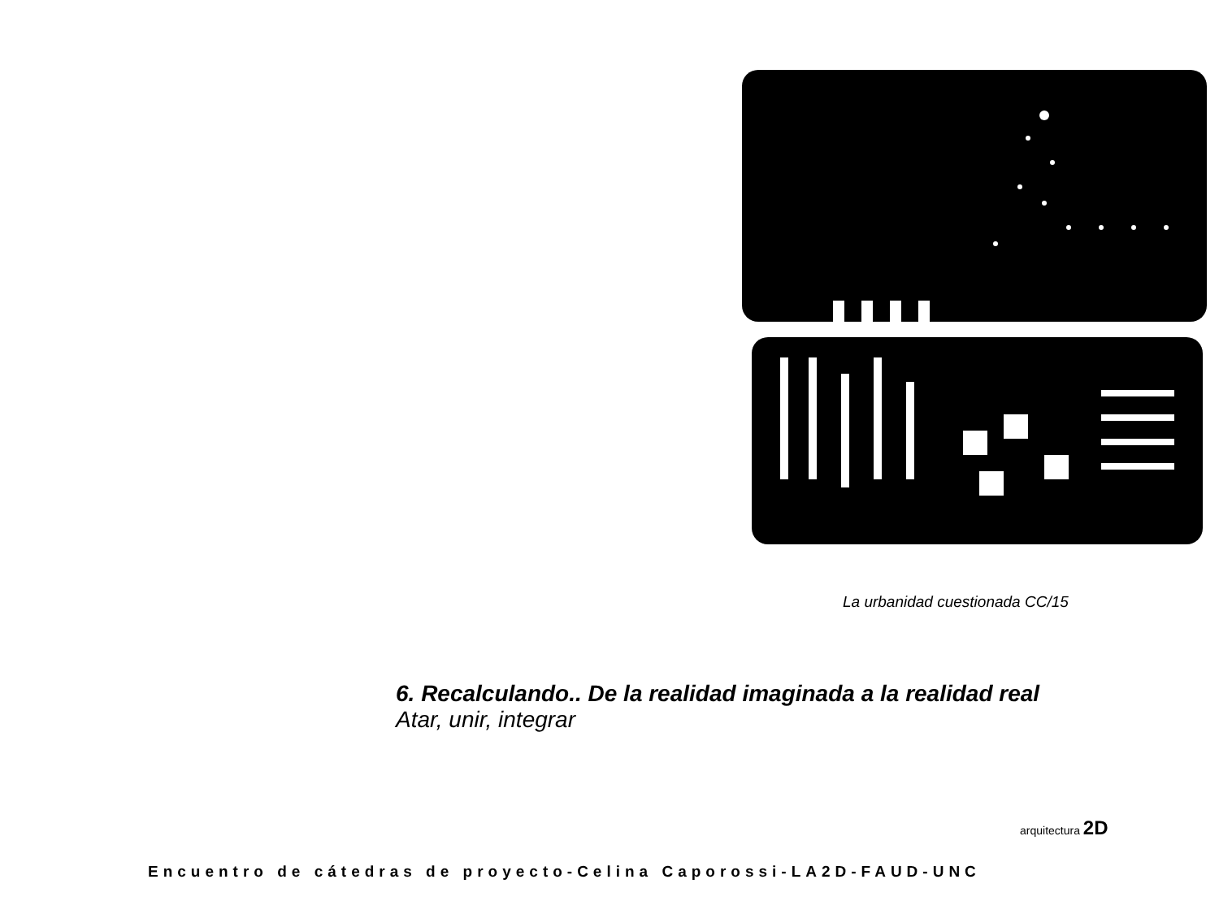La urbanidad cuestionada CC/15
6. Recalculando.. De la realidad imaginada a la realidad real
Atar, unir, integrar
arquitectura 2D
Encuentro de cátedras de proyecto-Celina Caporossi-LA2D-FAUD-UNC